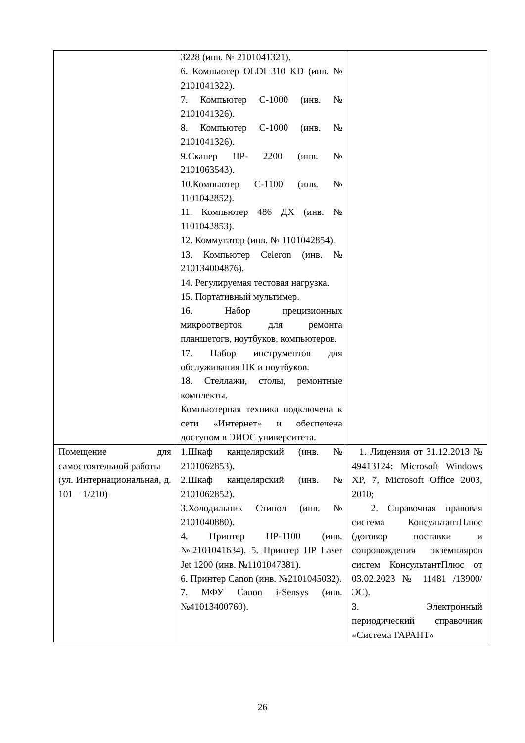| | 3228 (инв. № 2101041321). 6. Компьютер OLDI 310 KD (инв. № 2101041322). 7. Компьютер С-1000 (инв. № 2101041326). 8. Компьютер С-1000 (инв. № 2101041326). 9.Сканер HP- 2200 (инв. № 2101063543). 10.Компьютер С-1100 (инв. № 1101042852). 11. Компьютер 486 ДХ (инв. № 1101042853). 12. Коммутатор (инв. № 1101042854). 13. Компьютер Celeron (инв. № 210134004876). 14. Регулируемая тестовая нагрузка. 15. Портативный мультимер. 16. Набор прецизионных микроотверток для ремонта планшетогв, ноутбуков, компьютеров. 17. Набор инструментов для обслуживания ПК и ноутбуков. 18. Стеллажи, столы, ремонтные комплекты. Компьютерная техника подключена к сети «Интернет» и обеспечена доступом в ЭИОС университета. | |
| Помещение для самостоятельной работы (ул. Интернациональная, д. 101 – 1/210) | 1.Шкаф канцелярский (инв. № 2101062853). 2.Шкаф канцелярский (инв. № 2101062852). 3.Холодильник Стинол (инв. № 2101040880). 4. Принтер HP-1100 (инв. №2101041634). 5. Принтер HP Laser Jet 1200 (инв. №1101047381). 6. Принтер Canon (инв. №2101045032). 7. МФУ Canon i-Sensys (инв. №41013400760). | 1. Лицензия от 31.12.2013 № 49413124: Microsoft Windows XP, 7, Microsoft Office 2003, 2010; 2. Справочная правовая система КонсультантПлюс (договор поставки и сопровождения экземпляров систем КонсультантПлюс от 03.02.2023 № 11481 /13900/ЭС). 3. Электронный периодический справочник «Система ГАРАНТ» |
26